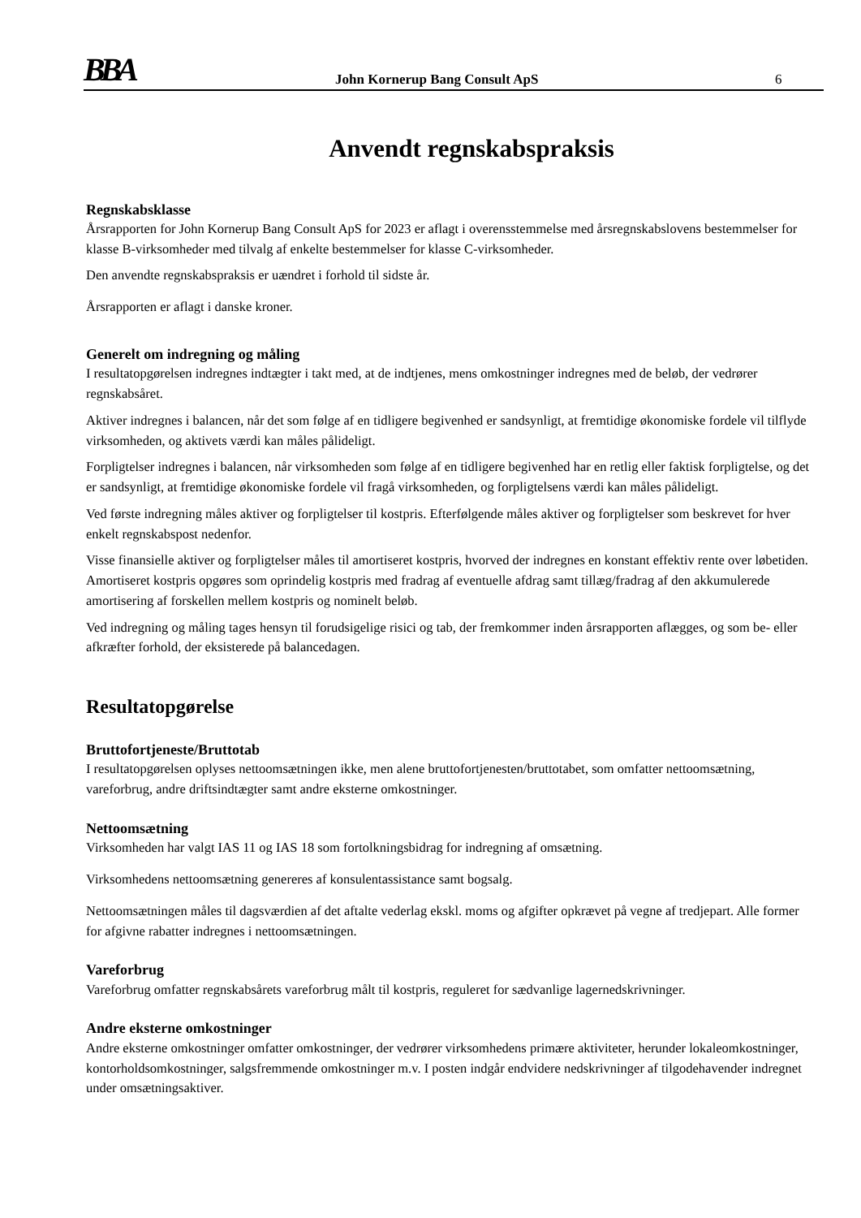BBA John Kornerup Bang Consult ApS 6
Anvendt regnskabspraksis
Regnskabsklasse
Årsrapporten for John Kornerup Bang Consult ApS for 2023 er aflagt i overensstemmelse med årsregnskabslovens bestemmelser for klasse B-virksomheder med tilvalg af enkelte bestemmelser for klasse C-virksomheder.
Den anvendte regnskabspraksis er uændret i forhold til sidste år.
Årsrapporten er aflagt i danske kroner.
Generelt om indregning og måling
I resultatopgørelsen indregnes indtægter i takt med, at de indtjenes, mens omkostninger indregnes med de beløb, der vedrører regnskabsåret.
Aktiver indregnes i balancen, når det som følge af en tidligere begivenhed er sandsynligt, at fremtidige økonomiske fordele vil tilflyde virksomheden, og aktivets værdi kan måles pålideligt.
Forpligtelser indregnes i balancen, når virksomheden som følge af en tidligere begivenhed har en retlig eller faktisk forpligtelse, og det er sandsynligt, at fremtidige økonomiske fordele vil fragå virksomheden, og forpligtelsens værdi kan måles pålideligt.
Ved første indregning måles aktiver og forpligtelser til kostpris. Efterfølgende måles aktiver og forpligtelser som beskrevet for hver enkelt regnskabspost nedenfor.
Visse finansielle aktiver og forpligtelser måles til amortiseret kostpris, hvorved der indregnes en konstant effektiv rente over løbetiden. Amortiseret kostpris opgøres som oprindelig kostpris med fradrag af eventuelle afdrag samt tillæg/fradrag af den akkumulerede amortisering af forskellen mellem kostpris og nominelt beløb.
Ved indregning og måling tages hensyn til forudsigelige risici og tab, der fremkommer inden årsrapporten aflægges, og som be- eller afkræfter forhold, der eksisterede på balancedagen.
Resultatopgørelse
Bruttofortjeneste/Bruttotab
I resultatopgørelsen oplyses nettoomsætningen ikke, men alene bruttofortjenesten/bruttotabet, som omfatter nettoomsætning, vareforbrug, andre driftsindtægter samt andre eksterne omkostninger.
Nettoomsætning
Virksomheden har valgt IAS 11 og IAS 18 som fortolkningsbidrag for indregning af omsætning.
Virksomhedens nettoomsætning genereres af konsulentassistance samt bogsalg.
Nettoomsætningen måles til dagsværdien af det aftalte vederlag ekskl. moms og afgifter opkrævet på vegne af tredjepart. Alle former for afgivne rabatter indregnes i nettoomsætningen.
Vareforbrug
Vareforbrug omfatter regnskabsårets vareforbrug målt til kostpris, reguleret for sædvanlige lagernedskrivninger.
Andre eksterne omkostninger
Andre eksterne omkostninger omfatter omkostninger, der vedrører virksomhedens primære aktiviteter, herunder lokaleomkostninger, kontorholdsomkostninger, salgsfremmende omkostninger m.v. I posten indgår endvidere nedskrivninger af tilgodehavender indregnet under omsætningsaktiver.